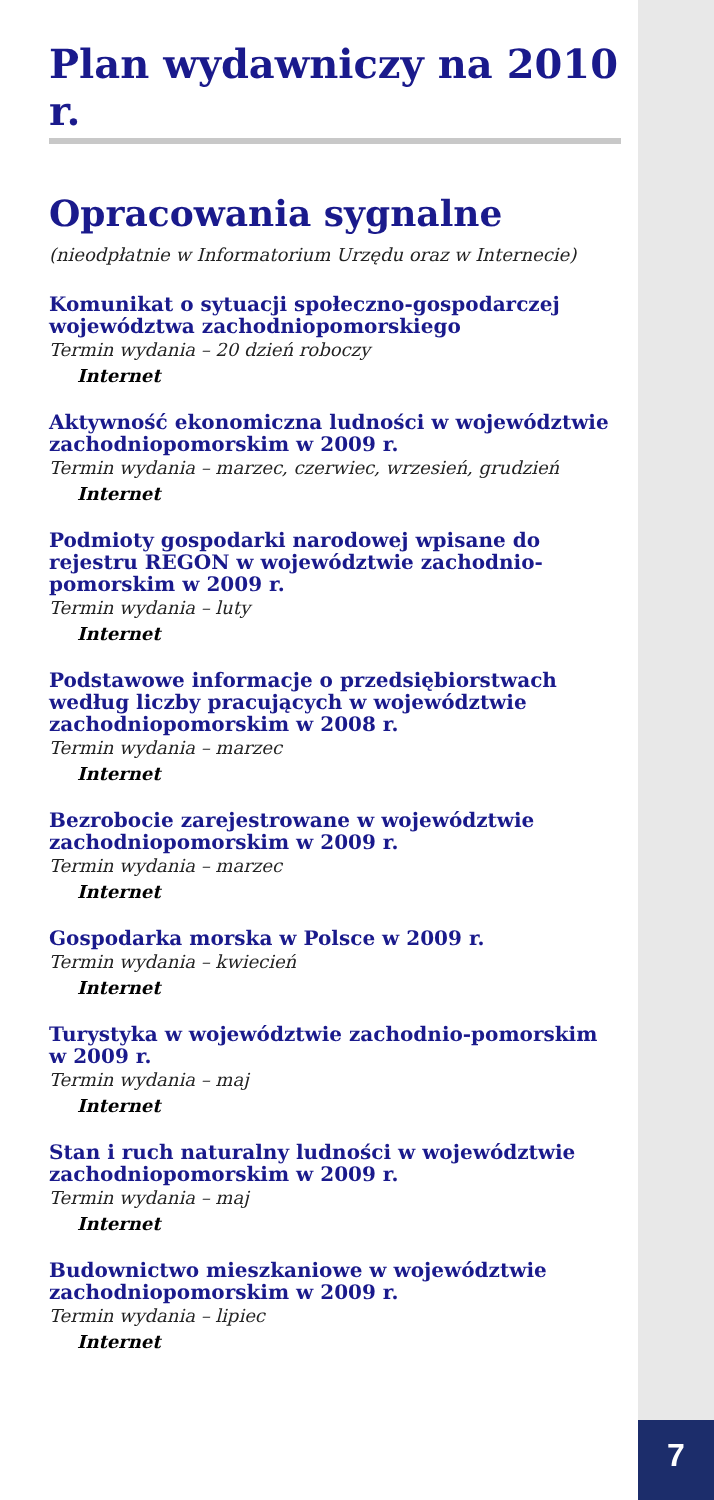7
Plan wydawniczy na 2010 r.
Opracowania sygnalne
(nieodpłatnie w Informatorium Urzędu oraz w Internecie)
Komunikat o sytuacji społeczno-gospodarczej województwa zachodniopomorskiego
Termin wydania – 20 dzień roboczy
Internet
Aktywność ekonomiczna ludności w województwie zachodniopomorskim w 2009 r.
Termin wydania – marzec, czerwiec, wrzesień, grudzień
Internet
Podmioty gospodarki narodowej wpisane do rejestru REGON w województwie zachodnio-pomorskim w 2009 r.
Termin wydania – luty
Internet
Podstawowe informacje o przedsiębiorstwach według liczby pracujących w województwie zachodniopomorskim w 2008 r.
Termin wydania – marzec
Internet
Bezrobocie zarejestrowane w województwie zachodniopomorskim w 2009 r.
Termin wydania – marzec
Internet
Gospodarka morska w Polsce w 2009 r.
Termin wydania – kwiecień
Internet
Turystyka w województwie zachodnio-pomorskim w 2009 r.
Termin wydania – maj
Internet
Stan i ruch naturalny ludności w województwie zachodniopomorskim w 2009 r.
Termin wydania – maj
Internet
Budownictwo mieszkaniowe w województwie zachodniopomorskim w 2009 r.
Termin wydania – lipiec
Internet